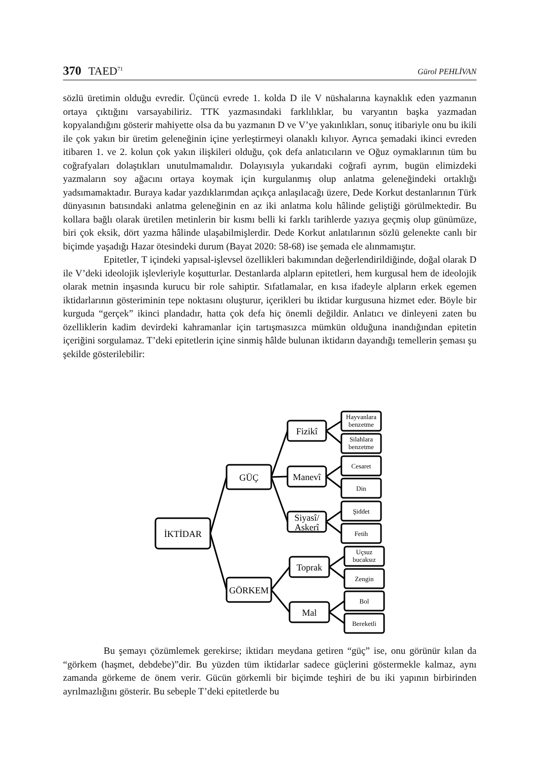370 TAED<sup>71</sup>
Gürol PEHLİVAN
sözlü üretimin olduğu evredir. Üçüncü evrede 1. kolda D ile V nüshalarına kaynaklık eden yazmanın ortaya çıktığını varsayabiliriz. TTK yazmasındaki farklılıklar, bu varyantın başka yazmadan kopyalandığını gösterir mahiyette olsa da bu yazmanın D ve V’ye yakınlıkları, sonuç itibariyle onu bu ikili ile çok yakın bir üretim geleneğinin içine yerleştirmeyi olanaklı kılıyor. Ayrıca şemadaki ikinci evreden itibaren 1. ve 2. kolun çok yakın ilişkileri olduğu, çok defa anlatıcıların ve Oğuz oymaklarının tüm bu coğrafyaları dolaştıkları unutulmamalıdır. Dolayısıyla yukarıdaki coğrafi ayrım, bugün elimizdeki yazmaların soy ağacını ortaya koymak için kurgulanmış olup anlatma geleneğindeki ortaklığı yadsımamaktadır. Buraya kadar yazdıklarımdan açıkça anlaşılacağı üzere, Dede Korkut destanlarının Türk dünyasının batısındaki anlatma geleneğinin en az iki anlatma kolu hâlinde geliştiği görülmektedir. Bu kollara bağlı olarak üretilen metinlerin bir kısmı belli ki farklı tarihlerde yazıya geçmiş olup günümüze, biri çok eksik, dört yazma hâlinde ulaşabilmişlerdir. Dede Korkut anlatılarının sözlü gelenekte canlı bir biçimde yaşadığı Hazar ötesindeki durum (Bayat 2020: 58-68) ise şemada ele alınmamıştır.
Epitetler, T içindeki yapısal-işlevsel özellikleri bakımından değerlendirildiğinde, doğal olarak D ile V’deki ideolojik işlevleriyle koşutturlar. Destanlarda alpların epitetleri, hem kurgusal hem de ideolojik olarak metnin inşasında kurucu bir role sahiptir. Sıfatlamalar, en kısa ifadeyle alpların erkek egemen iktidarlarının gösteriminin tepe noktasını oluşturur, içerikleri bu iktidar kurgusuna hizmet eder. Böyle bir kurguda “gerçek” ikinci plandadır, hatta çok defa hiç önemli değildir. Anlatıcı ve dinleyeni zaten bu özelliklerin kadim devirdeki kahramanlar için tartışmasızca mümkün olduğuna inandığından epitetin içeriğini sorgulamaz. T’deki epitetlerin içine sinmiş hâlde bulunan iktidarın dayandığı temellerin şeması şu şekilde gösterilebilir:
İKTİDAR
GÜÇ
GÖRKEM
Fizikî
Manevî
Siyasî/
Askerî
Toprak
Mal
Hayvanlara
benzetme
Silahlara
benzetme
Cesaret
Din
Şiddet
Fetih
Uçsuz
bucaksız
Zengin
Bol
Bereketli
Bu şemayı çözümlemek gerekirse; iktidarı meydana getiren “güç” ise, onu görünür kılan da “görkem (haşmet, debdebe)”dir. Bu yüzden tüm iktidarlar sadece güçlerini göstermekle kalmaz, aynı zamanda görkeme de önem verir. Gücün görkemli bir biçimde teşhiri de bu iki yapının birbirinden ayrılmazlığını gösterir. Bu sebeple T’deki epitetlerde bu